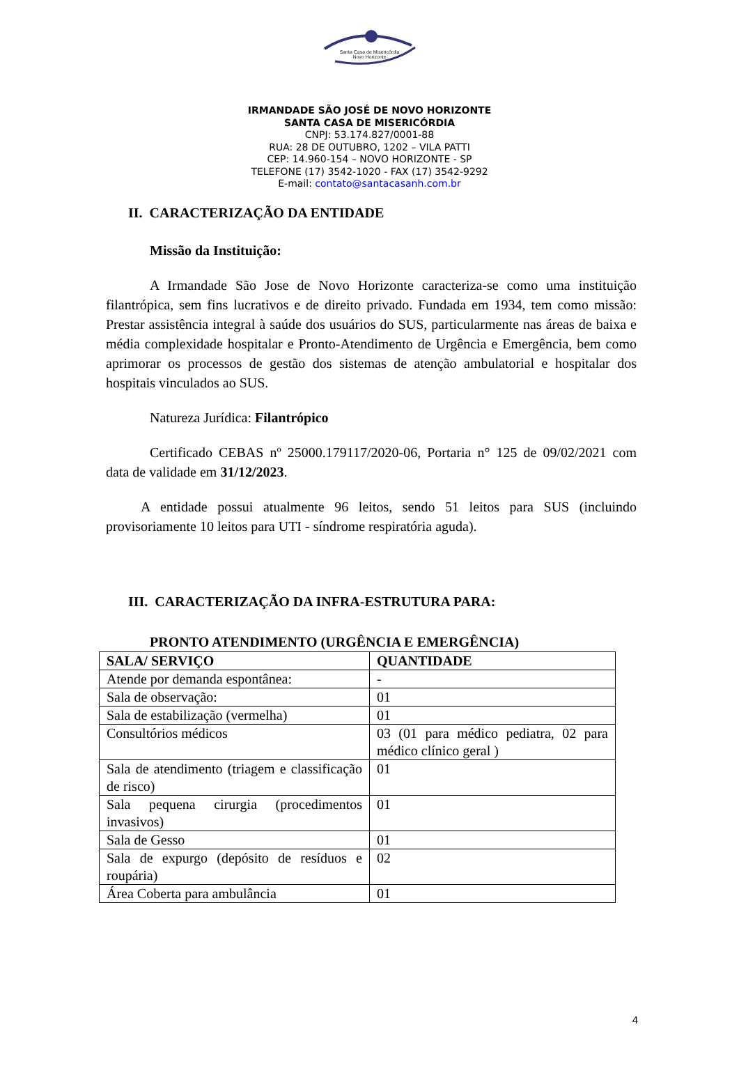Santa Casa de Misericórdia
Novo Horizonte
IRMANDADE SÃO JOSÉ DE NOVO HORIZONTE
SANTA CASA DE MISERICÓRDIA
CNPJ: 53.174.827/0001-88
RUA: 28 DE OUTUBRO, 1202 – VILA PATTI
CEP: 14.960-154 – NOVO HORIZONTE - SP
TELEFONE (17) 3542-1020 - FAX (17) 3542-9292
E-mail: contato@santacasanh.com.br
II. CARACTERIZAÇÃO DA ENTIDADE
Missão da Instituição:
A Irmandade São Jose de Novo Horizonte caracteriza-se como uma instituição filantrópica, sem fins lucrativos e de direito privado. Fundada em 1934, tem como missão: Prestar assistência integral à saúde dos usuários do SUS, particularmente nas áreas de baixa e média complexidade hospitalar e Pronto-Atendimento de Urgência e Emergência, bem como aprimorar os processos de gestão dos sistemas de atenção ambulatorial e hospitalar dos hospitais vinculados ao SUS.
Natureza Jurídica: Filantrópico
Certificado CEBAS nº 25000.179117/2020-06, Portaria n° 125 de 09/02/2021 com data de validade em 31/12/2023.
A entidade possui atualmente 96 leitos, sendo 51 leitos para SUS (incluindo provisoriamente 10 leitos para UTI - síndrome respiratória aguda).
III. CARACTERIZAÇÃO DA INFRA-ESTRUTURA PARA:
PRONTO ATENDIMENTO (URGÊNCIA E EMERGÊNCIA)
| SALA/ SERVIÇO | QUANTIDADE |
| --- | --- |
| Atende por demanda espontânea: | - |
| Sala de observação: | 01 |
| Sala de estabilização (vermelha) | 01 |
| Consultórios médicos | 03 (01 para médico pediatra, 02 para médico clínico geral ) |
| Sala de atendimento (triagem e classificação de risco) | 01 |
| Sala pequena cirurgia (procedimentos invasivos) | 01 |
| Sala de Gesso | 01 |
| Sala de expurgo (depósito de resíduos e roupária) | 02 |
| Área Coberta para ambulância | 01 |
4